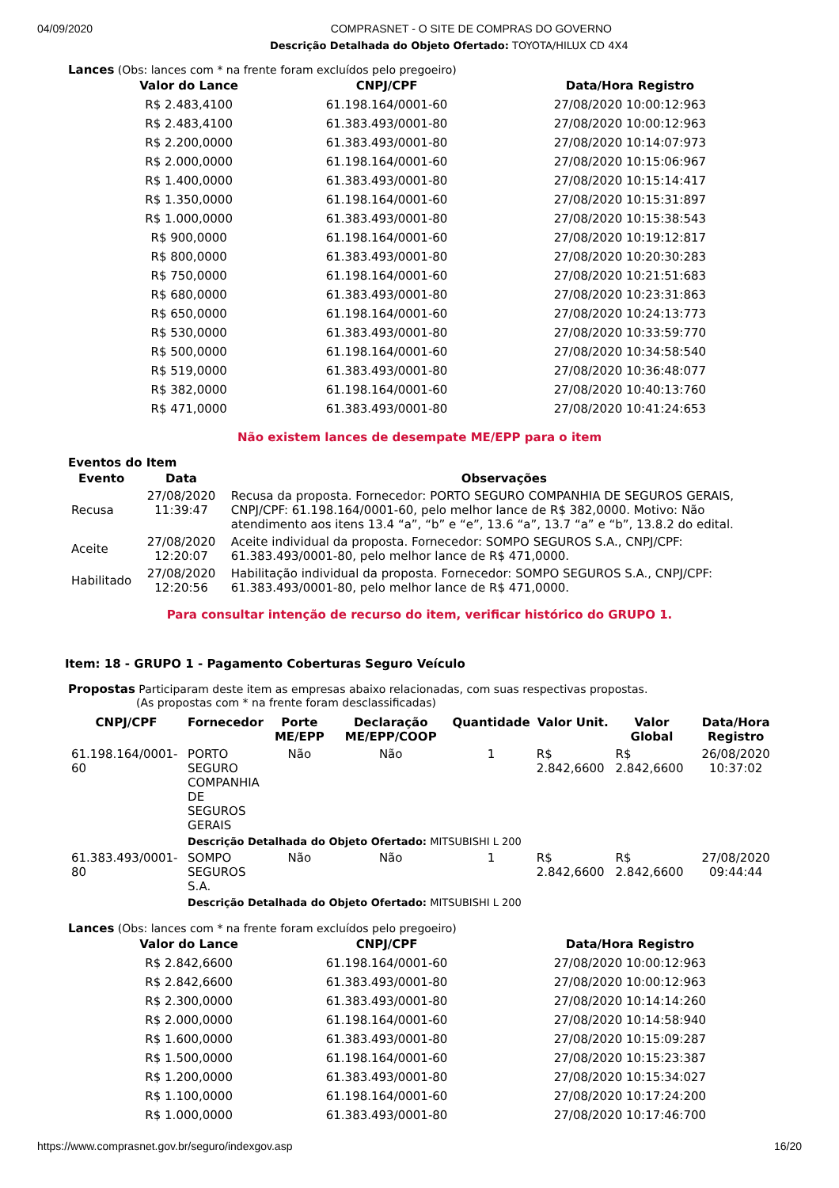04/09/2020 COMPRASNET - O SITE DE COMPRAS DO GOVERNO
Descrição Detalhada do Objeto Ofertado: TOYOTA/HILUX CD 4X4
Lances (Obs: lances com * na frente foram excluídos pelo pregoeiro)
| Valor do Lance | CNPJ/CPF | Data/Hora Registro |
| --- | --- | --- |
| R$ 2.483,4100 | 61.198.164/0001-60 | 27/08/2020 10:00:12:963 |
| R$ 2.483,4100 | 61.383.493/0001-80 | 27/08/2020 10:00:12:963 |
| R$ 2.200,0000 | 61.383.493/0001-80 | 27/08/2020 10:14:07:973 |
| R$ 2.000,0000 | 61.198.164/0001-60 | 27/08/2020 10:15:06:967 |
| R$ 1.400,0000 | 61.383.493/0001-80 | 27/08/2020 10:15:14:417 |
| R$ 1.350,0000 | 61.198.164/0001-60 | 27/08/2020 10:15:31:897 |
| R$ 1.000,0000 | 61.383.493/0001-80 | 27/08/2020 10:15:38:543 |
| R$ 900,0000 | 61.198.164/0001-60 | 27/08/2020 10:19:12:817 |
| R$ 800,0000 | 61.383.493/0001-80 | 27/08/2020 10:20:30:283 |
| R$ 750,0000 | 61.198.164/0001-60 | 27/08/2020 10:21:51:683 |
| R$ 680,0000 | 61.383.493/0001-80 | 27/08/2020 10:23:31:863 |
| R$ 650,0000 | 61.198.164/0001-60 | 27/08/2020 10:24:13:773 |
| R$ 530,0000 | 61.383.493/0001-80 | 27/08/2020 10:33:59:770 |
| R$ 500,0000 | 61.198.164/0001-60 | 27/08/2020 10:34:58:540 |
| R$ 519,0000 | 61.383.493/0001-80 | 27/08/2020 10:36:48:077 |
| R$ 382,0000 | 61.198.164/0001-60 | 27/08/2020 10:40:13:760 |
| R$ 471,0000 | 61.383.493/0001-80 | 27/08/2020 10:41:24:653 |
Não existem lances de desempate ME/EPP para o item
Eventos do Item
| Evento | Data | Observações |
| --- | --- | --- |
| Recusa | 27/08/2020 11:39:47 | Recusa da proposta. Fornecedor: PORTO SEGURO COMPANHIA DE SEGUROS GERAIS, CNPJ/CPF: 61.198.164/0001-60, pelo melhor lance de R$ 382,0000. Motivo: Não atendimento aos itens 13.4 “a”, “b” e “e”, 13.6 “a”, 13.7 “a” e “b”, 13.8.2 do edital. |
| Aceite | 27/08/2020 12:20:07 | Aceite individual da proposta. Fornecedor: SOMPO SEGUROS S.A., CNPJ/CPF: 61.383.493/0001-80, pelo melhor lance de R$ 471,0000. |
| Habilitado | 27/08/2020 12:20:56 | Habilitação individual da proposta. Fornecedor: SOMPO SEGUROS S.A., CNPJ/CPF: 61.383.493/0001-80, pelo melhor lance de R$ 471,0000. |
Para consultar intenção de recurso do item, verificar histórico do GRUPO 1.
Item: 18 - GRUPO 1 - Pagamento Coberturas Seguro Veículo
Propostas Participaram deste item as empresas abaixo relacionadas, com suas respectivas propostas.
(As propostas com * na frente foram desclassificadas)
| CNPJ/CPF | Fornecedor | Porte ME/EPP | Declaração ME/EPP/COOP | Quantidade | Valor Unit. | Valor Global | Data/Hora Registro |
| --- | --- | --- | --- | --- | --- | --- | --- |
| 61.198.164/0001-60 | PORTO SEGURO COMPANHIA DE SEGUROS GERAIS | Não | Não | 1 | R$ 2.842,6600 | R$ 2.842,6600 | 26/08/2020 10:37:02 |
| | Descrição Detalhada do Objeto Ofertado: MITSUBISHI L 200 | | | | | | |
| 61.383.493/0001-80 | SOMPO SEGUROS S.A. | Não | Não | 1 | R$ 2.842,6600 | R$ 2.842,6600 | 27/08/2020 09:44:44 |
| | Descrição Detalhada do Objeto Ofertado: MITSUBISHI L 200 | | | | | | |
Lances (Obs: lances com * na frente foram excluídos pelo pregoeiro)
| Valor do Lance | CNPJ/CPF | Data/Hora Registro |
| --- | --- | --- |
| R$ 2.842,6600 | 61.198.164/0001-60 | 27/08/2020 10:00:12:963 |
| R$ 2.842,6600 | 61.383.493/0001-80 | 27/08/2020 10:00:12:963 |
| R$ 2.300,0000 | 61.383.493/0001-80 | 27/08/2020 10:14:14:260 |
| R$ 2.000,0000 | 61.198.164/0001-60 | 27/08/2020 10:14:58:940 |
| R$ 1.600,0000 | 61.383.493/0001-80 | 27/08/2020 10:15:09:287 |
| R$ 1.500,0000 | 61.198.164/0001-60 | 27/08/2020 10:15:23:387 |
| R$ 1.200,0000 | 61.383.493/0001-80 | 27/08/2020 10:15:34:027 |
| R$ 1.100,0000 | 61.198.164/0001-60 | 27/08/2020 10:17:24:200 |
| R$ 1.000,0000 | 61.383.493/0001-80 | 27/08/2020 10:17:46:700 |
https://www.comprasnet.gov.br/seguro/indexgov.asp 16/20